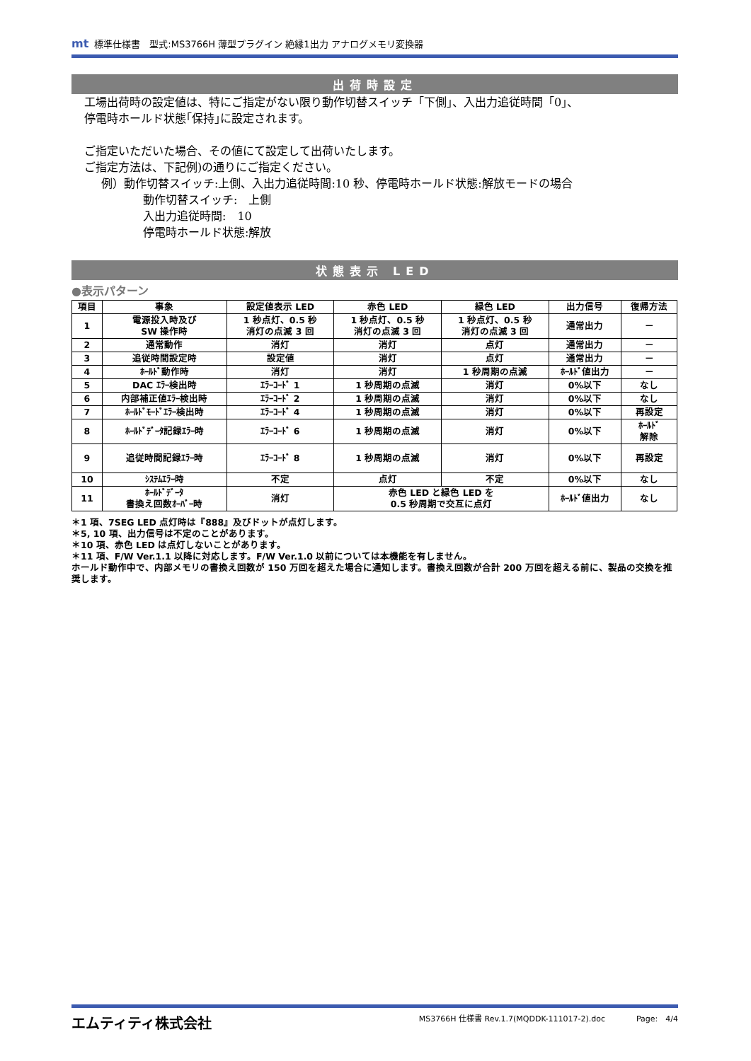mt 標準仕様書　型式:MS3766H 薄型プラグイン 絶縁1出力 アナログメモリ変換器
出荷時設定
工場出荷時の設定値は、特にご指定がない限り動作切替スイッチ「下側」、入出力追従時間「0」、
停電時ホールド状態｢保持｣に設定されます。
ご指定いただいた場合、その値にて設定して出荷いたします。
ご指定方法は、下記例)の通りにご指定ください。
例）動作切替スイッチ:上側、入出力追従時間:10 秒、停電時ホールド状態:解放モードの場合
動作切替スイッチ:　上側
入出力追従時間:　10
停電時ホールド状態:解放
状態表示 LED
●表示パターン
| 項目 | 事象 | 設定値表示 LED | 赤色 LED | 緑色 LED | 出力信号 | 復帰方法 |
| --- | --- | --- | --- | --- | --- | --- |
| 1 | 電源投入時及び SW 操作時 | 1 秒点灯、0.5 秒 消灯の点滅 3 回 | 1 秒点灯、0.5 秒 消灯の点滅 3 回 | 1 秒点灯、0.5 秒 消灯の点滅 3 回 | 通常出力 | － |
| 2 | 通常動作 | 消灯 | 消灯 | 点灯 | 通常出力 | － |
| 3 | 追従時間設定時 | 設定値 | 消灯 | 点灯 | 通常出力 | － |
| 4 | ﾎｰﾙﾄﾞ動作時 | 消灯 | 消灯 | 1 秒周期の点滅 | ﾎｰﾙﾄﾞ値出力 | － |
| 5 | DAC ｴﾗｰ検出時 | ｴﾗｰｺｰﾄﾞ 1 | 1 秒周期の点滅 | 消灯 | 0%以下 | なし |
| 6 | 内部補正値ｴﾗｰ検出時 | ｴﾗｰｺｰﾄﾞ 2 | 1 秒周期の点滅 | 消灯 | 0%以下 | なし |
| 7 | ﾎｰﾙﾄﾞﾓｰﾄﾞｴﾗｰ検出時 | ｴﾗｰｺｰﾄﾞ 4 | 1 秒周期の点滅 | 消灯 | 0%以下 | 再設定 |
| 8 | ﾎｰﾙﾄﾞﾃﾞｰﾀ記録ｴﾗｰ時 | ｴﾗｰｺｰﾄﾞ 6 | 1 秒周期の点滅 | 消灯 | 0%以下 | ﾎｰﾙﾄﾞ 解除 |
| 9 | 追従時間記録ｴﾗｰ時 | ｴﾗｰｺｰﾄﾞ 8 | 1 秒周期の点滅 | 消灯 | 0%以下 | 再設定 |
| 10 | ｼｽﾃﾑｴﾗｰ時 | 不定 | 点灯 | 不定 | 0%以下 | なし |
| 11 | ﾎｰﾙﾄﾞﾃﾞｰﾀ 書換え回数ｵｰﾊﾞｰ時 | 消灯 | 赤色 LED と緑色 LED を 0.5 秒周期で交互に点灯 | | ﾎｰﾙﾄﾞ値出力 | なし |
＊1 項、7SEG LED 点灯時は『888』及びドットが点灯します。
＊5, 10 項、出力信号は不定のことがあります。
＊10 項、赤色 LED は点灯しないことがあります。
＊11 項、F/W Ver.1.1 以降に対応します。F/W Ver.1.0 以前については本機能を有しません。
ホールド動作中で、内部メモリの書換え回数が 150 万回を超えた場合に通知します。書換え回数が合計 200 万回を超える前に、製品の交換を推奨します。
エムティティ株式会社 MS3766H 仕様書 Rev.1.7(MQDDK-111017-2).doc　　　　Page:　4/4